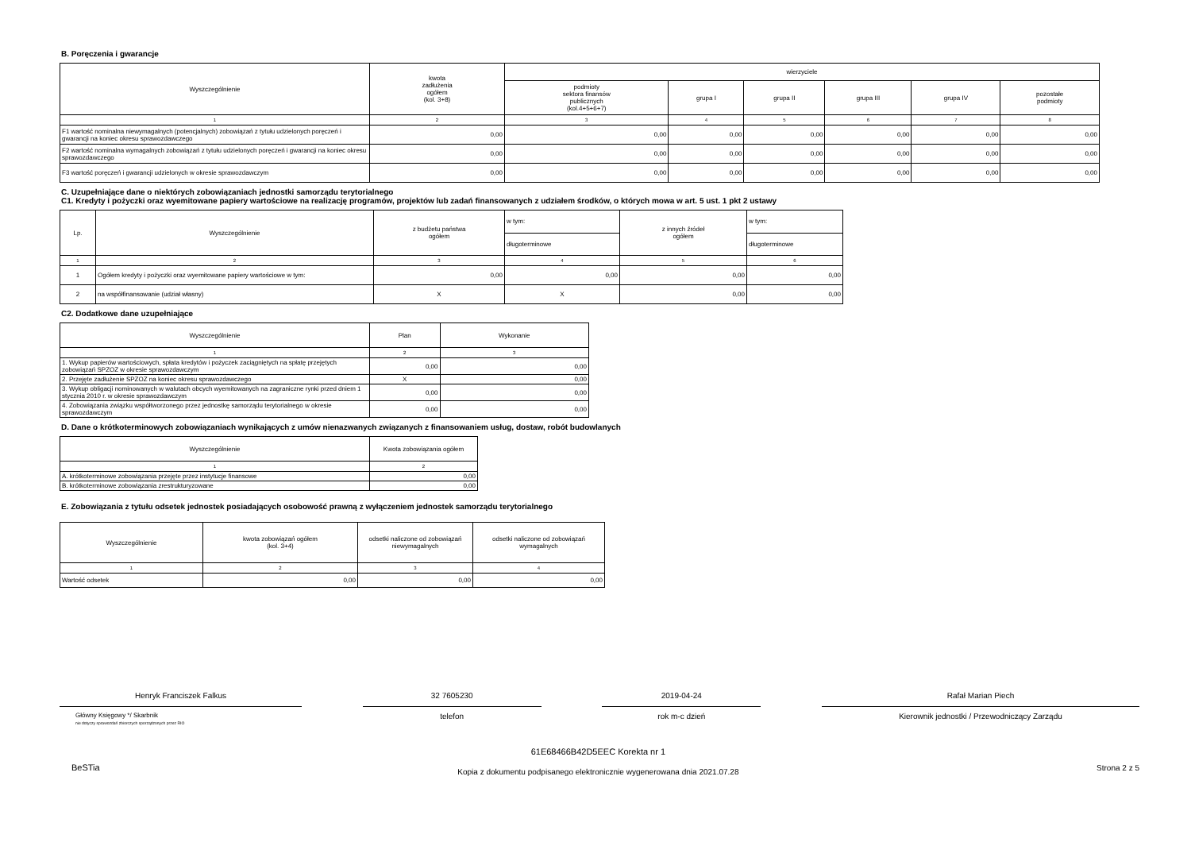B. Poręczenia i gwarancje
| Wyszczególnienie | kwota zadłużenia ogółem (kol. 3+8) | wierzyciele | | | | | |
| --- | --- | --- | --- | --- | --- | --- | --- |
| | | podmioty sektora finansów publicznych (kol.4+5+6+7) | grupa I | grupa II | grupa III | grupa IV | pozostałe podmioty |
| 1 | 2 | 3 | 4 | 5 | 6 | 7 | 8 |
| F1 wartość nominalna niewymagalnych (potencjalnych) zobowiązań z tytułu udzielonych poręczeń i gwarancji na koniec okresu sprawozdawczego | 0,00 | 0,00 | 0,00 | 0,00 | 0,00 | 0,00 | 0,00 |
| F2 wartość nominalna wymagalnych zobowiązań z tytułu udzielonych poręczeń i gwarancji na koniec okresu sprawozdawczego | 0,00 | 0,00 | 0,00 | 0,00 | 0,00 | 0,00 | 0,00 |
| F3 wartość poręczeń i gwarancji udzielonych w okresie sprawozdawczym | 0,00 | 0,00 | 0,00 | 0,00 | 0,00 | 0,00 | 0,00 |
C. Uzupełniające dane o niektórych zobowiązaniach jednostki samorządu terytorialnego
C1. Kredyty i pożyczki oraz wyemitowane papiery wartościowe na realizację programów, projektów lub zadań finansowanych z udziałem środków, o których mowa w art. 5 ust. 1 pkt 2 ustawy
| Lp. | Wyszczególnienie | z budżetu państwa ogółem | w tym: | z innych źródeł ogółem | w tym: |
| --- | --- | --- | --- | --- | --- |
| | | | długoterminowe | | długoterminowe |
| 1 | 2 | 3 | 4 | 5 | 6 |
| 1 | Ogółem kredyty i pożyczki oraz wyemitowane papiery wartościowe w tym: | 0,00 | 0,00 | 0,00 | 0,00 |
| 2 | na współfinansowanie (udział własny) | X | X | 0,00 | 0,00 |
C2. Dodatkowe dane uzupełniające
| Wyszczególnienie | Plan | Wykonanie |
| --- | --- | --- |
| 1 | 2 | 3 |
| 1. Wykup papierów wartościowych, spłata kredytów i pożyczek zaciągniętych na spłatę przejętych zobowiązań SPZOZ w okresie sprawozdawczym | 0,00 | 0,00 |
| 2. Przejęte zadłużenie SPZOZ na koniec okresu sprawozdawczego | X | 0,00 |
| 3. Wykup obligacji nominowanych w walutach obcych wyemitowanych na zagraniczne rynki przed dniem 1 stycznia 2010 r. w okresie sprawozdawczym | 0,00 | 0,00 |
| 4. Zobowiązania związku współtworzonego przez jednostkę samorządu terytorialnego w okresie sprawozdawczym | 0,00 | 0,00 |
D. Dane o krótkoterminowych zobowiązaniach wynikających z umów nienazwanych związanych z finansowaniem usług, dostaw, robót budowlanych
| Wyszczególnienie | Kwota zobowiązania ogółem |
| --- | --- |
| 1 | 2 |
| A. krótkoterminowe zobowiązania przejęte przez instytucje finansowe | 0,00 |
| B. krótkoterminowe zobowiązania zrestrukturyzowane | 0,00 |
E. Zobowiązania z tytułu odsetek jednostek posiadających osobowość prawną z wyłączeniem jednostek samorządu terytorialnego
| Wyszczególnienie | kwota zobowiązań ogółem (kol. 3+4) | odsetki naliczone od zobowiązań niewymagalnych | odsetki naliczone od zobowiązań wymagalnych |
| --- | --- | --- | --- |
| 1 | 2 | 3 | 4 |
| Wartość odsetek | 0,00 | 0,00 | 0,00 |
Henryk Franciszek Falkus
Główny Księgowy */ Skarbnik
nie dotyczy sprawozdań zbiorczych sporządzonych przez RIO
32 7605230
telefon
2019-04-24
rok m-c dzień
Rafał Marian Piech
Kierownik jednostki / Przewodniczący Zarządu
BeSTia
61E68466B42D5EEC Korekta nr 1
Kopia z dokumentu podpisanego elektronicznie wygenerowana dnia 2021.07.28
Strona 2 z 5